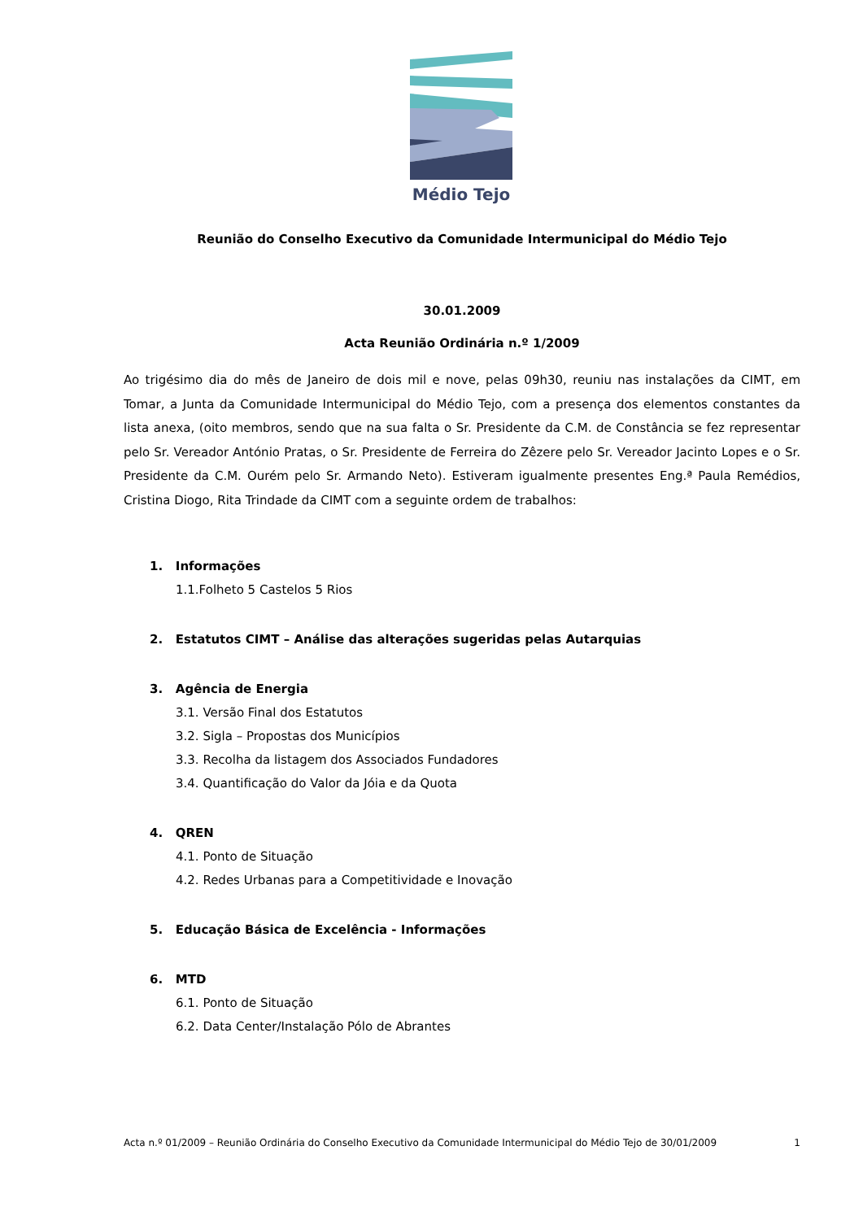Médio Tejo
Reunião do Conselho Executivo da Comunidade Intermunicipal do Médio Tejo
30.01.2009
Acta Reunião Ordinária n.º 1/2009
Ao trigésimo dia do mês de Janeiro de dois mil e nove, pelas 09h30, reuniu nas instalações da CIMT, em Tomar, a Junta da Comunidade Intermunicipal do Médio Tejo, com a presença dos elementos constantes da lista anexa, (oito membros, sendo que na sua falta o Sr. Presidente da C.M. de Constância se fez representar pelo Sr. Vereador António Pratas, o Sr. Presidente de Ferreira do Zêzere pelo Sr. Vereador Jacinto Lopes e o Sr. Presidente da C.M. Ourém pelo Sr. Armando Neto). Estiveram igualmente presentes Eng.ª Paula Remédios, Cristina Diogo, Rita Trindade da CIMT com a seguinte ordem de trabalhos:
1. Informações
1.1.Folheto 5 Castelos 5 Rios
2. Estatutos CIMT – Análise das alterações sugeridas pelas Autarquias
3. Agência de Energia
3.1. Versão Final dos Estatutos
3.2. Sigla – Propostas dos Municípios
3.3. Recolha da listagem dos Associados Fundadores
3.4. Quantificação do Valor da Jóia e da Quota
4. QREN
4.1. Ponto de Situação
4.2. Redes Urbanas para a Competitividade e Inovação
5. Educação Básica de Excelência - Informações
6. MTD
6.1. Ponto de Situação
6.2. Data Center/Instalação Pólo de Abrantes
Acta n.º 01/2009 – Reunião Ordinária do Conselho Executivo da Comunidade Intermunicipal do Médio Tejo de 30/01/2009 1